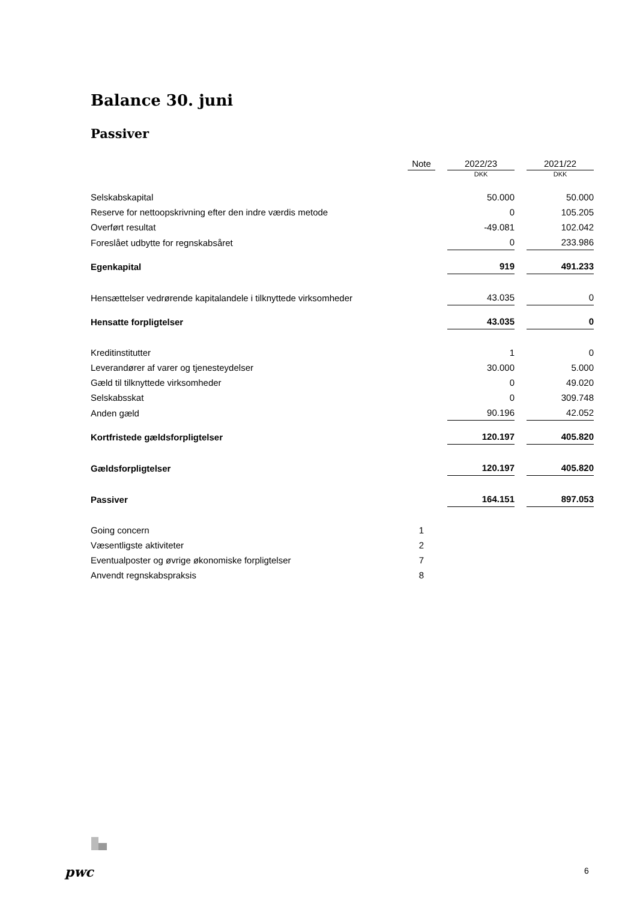Balance 30. juni
Passiver
| | Note | | 2022/23 | | 2021/22 |
| | | | DKK | | DKK |
| Selskabskapital | | | 50.000 | | 50.000 |
| Reserve for nettoopskrivning efter den indre værdis metode | | | 0 | | 105.205 |
| Overført resultat | | | -49.081 | | 102.042 |
| Foreslået udbytte for regnskabsåret | | | 0 | | 233.986 |
| Egenkapital | | | 919 | | 491.233 |
| Hensættelser vedrørende kapitalandele i tilknyttede virksomheder | | | 43.035 | | 0 |
| Hensatte forpligtelser | | | 43.035 | | 0 |
| Kreditinstitutter | | | 1 | | 0 |
| Leverandører af varer og tjenesteydelser | | | 30.000 | | 5.000 |
| Gæld til tilknyttede virksomheder | | | 0 | | 49.020 |
| Selskabsskat | | | 0 | | 309.748 |
| Anden gæld | | | 90.196 | | 42.052 |
| Kortfristede gældsforpligtelser | | | 120.197 | | 405.820 |
| Gældsforpligtelser | | | 120.197 | | 405.820 |
| Passiver | | | 164.151 | | 897.053 |
| Going concern | 1 | | | | |
| Væsentligste aktiviteter | 2 | | | | |
| Eventualposter og øvrige økonomiske forpligtelser | 7 | | | | |
| Anvendt regnskabspraksis | 8 | | | | |
pwc 6